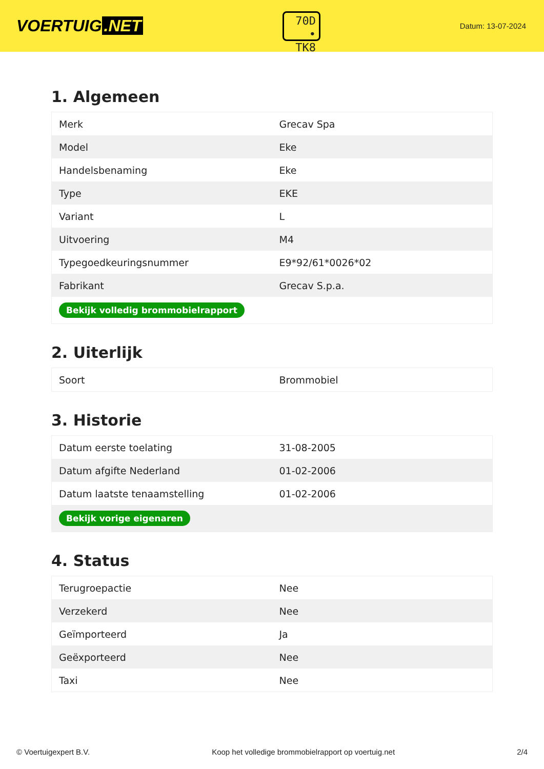VOERTUIG.NET
70D
• TK8
Datum: 13-07-2024
1. Algemeen
| Merk | Grecav Spa |
| Model | Eke |
| Handelsbenaming | Eke |
| Type | EKE |
| Variant | L |
| Uitvoering | M4 |
| Typegoedkeuringsnummer | E9*92/61*0026*02 |
| Fabrikant | Grecav S.p.a. |
| Bekijk volledig brommobielrapport | |
2. Uiterlijk
| Soort | Brommobiel |
3. Historie
| Datum eerste toelating | 31-08-2005 |
| Datum afgifte Nederland | 01-02-2006 |
| Datum laatste tenaamstelling | 01-02-2006 |
| Bekijk vorige eigenaren | |
4. Status
| Terugroepactie | Nee |
| Verzekerd | Nee |
| Geïmporteerd | Ja |
| Geëxporteerd | Nee |
| Taxi | Nee |
© Voertuigexpert B.V. Koop het volledige brommobielrapport op voertuig.net 2/4